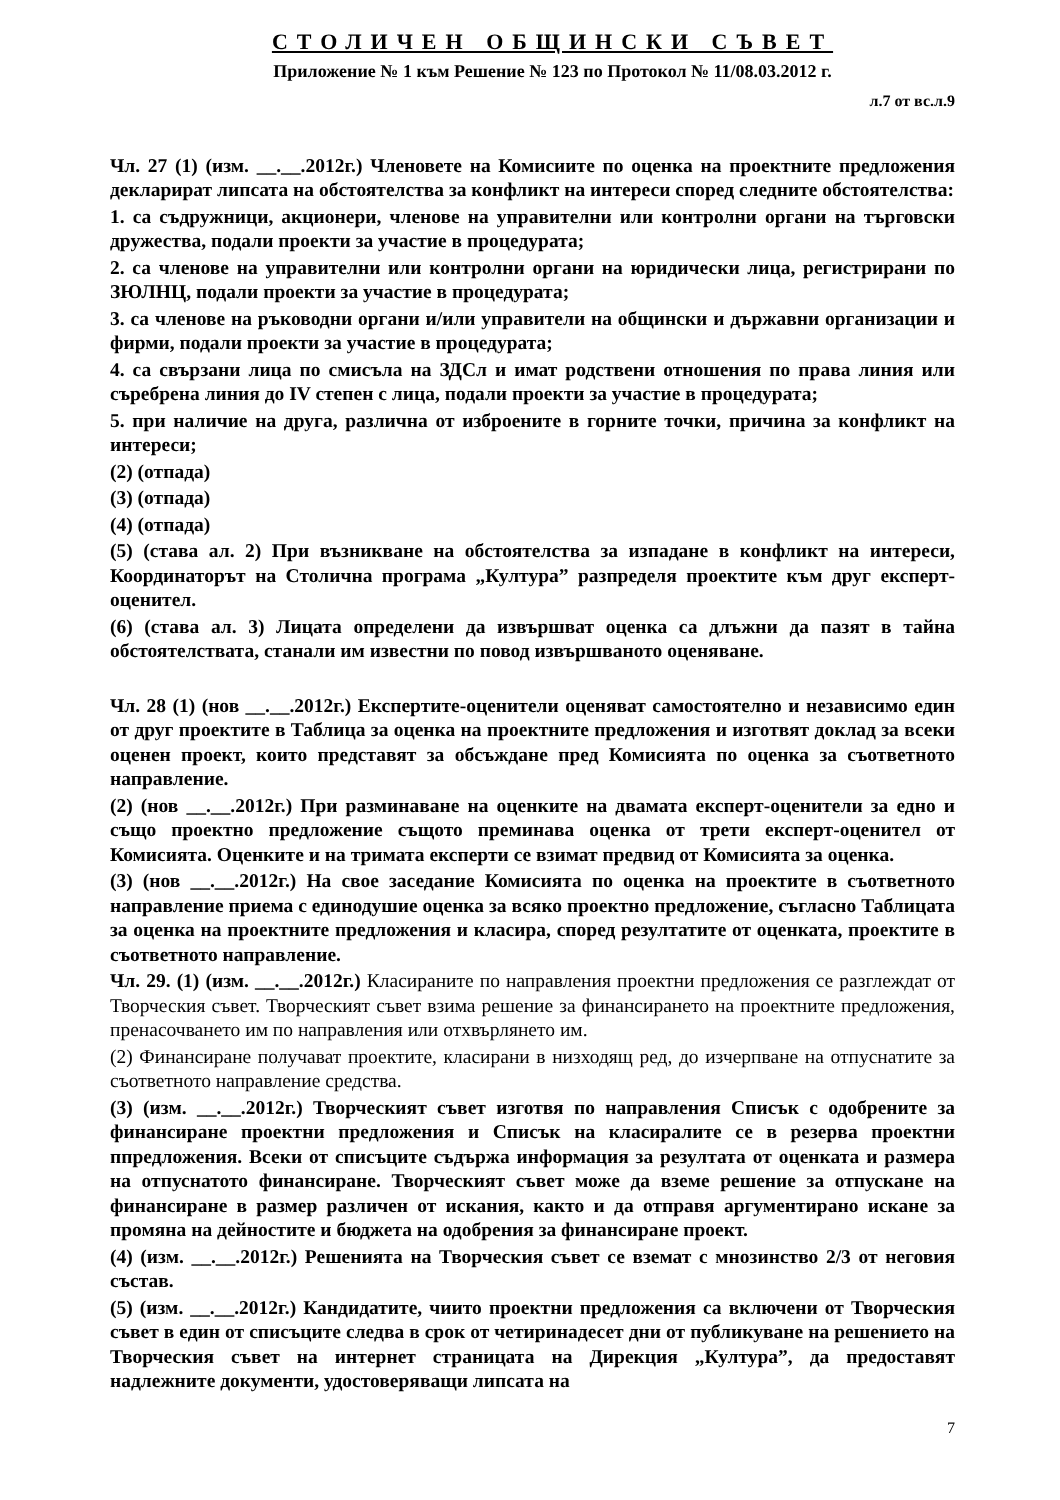СТОЛИЧЕН ОБЩИНСКИ СЪВЕТ
Приложение № 1 към Решение № 123 по Протокол № 11/08.03.2012 г.
л.7 от вс.л.9
Чл. 27 (1) (изм. __.__.2012г.) Членовете на Комисиите по оценка на проектните предложения декларират липсата на обстоятелства за конфликт на интереси според следните обстоятелства:
1. са съдружници, акционери, членове на управителни или контролни органи на търговски дружества, подали проекти за участие в процедурата;
2. са членове на управителни или контролни органи на юридически лица, регистрирани по ЗЮЛНЦ, подали проекти за участие в процедурата;
3. са членове на ръководни органи и/или управители на общински и държавни организации и фирми, подали проекти за участие в процедурата;
4. са свързани лица по смисъла на ЗДСл и имат родствени отношения по права линия или съребрена линия до IV степен с лица, подали проекти за участие в процедурата;
5. при наличие на друга, различна от изброените в горните точки, причина за конфликт на интереси;
(2) (отпада)
(3) (отпада)
(4) (отпада)
(5) (става ал. 2) При възникване на обстоятелства за изпадане в конфликт на интереси, Координаторът на Столична програма „Култура” разпределя проектите към друг експерт-оценител.
(6) (става ал. 3) Лицата определени да извършват оценка са длъжни да пазят в тайна обстоятелствата, станали им известни по повод извършваното оценяване.
Чл. 28 (1) (нов __.__.2012г.) Експертите-оценители оценяват самостоятелно и независимо един от друг проектите в Таблица за оценка на проектните предложения и изготвят доклад за всеки оценен проект, които представят за обсъждане пред Комисията по оценка за съответното направление.
(2) (нов __.__.2012г.) При разминаване на оценките на двамата експерт-оценители за едно и също проектно предложение същото преминава оценка от трети експерт-оценител от Комисията. Оценките и на тримата експерти се взимат предвид от Комисията за оценка.
(3) (нов __.__.2012г.) На свое заседание Комисията по оценка на проектите в съответното направление приема с единодушие оценка за всяко проектно предложение, съгласно Таблицата за оценка на проектните предложения и класира, според резултатите от оценката, проектите в съответното направление.
Чл. 29. (1) (изм. __.__.2012г.) Класираните по направления проектни предложения се разглеждат от Творческия съвет. Творческият съвет взима решение за финансирането на проектните предложения, пренасочването им по направления или отхвърлянето им.
(2) Финансиране получават проектите, класирани в низходящ ред, до изчерпване на отпуснатите за съответното направление средства.
(3) (изм. __.__.2012г.) Творческият съвет изготвя по направления Списък с одобрените за финансиране проектни предложения и Списък на класиралите се в резерва проектни ппредложения. Всеки от списъците съдържа информация за резултата от оценката и размера на отпуснатото финансиране. Творческият съвет може да вземе решение за отпускане на финансиране в размер различен от искания, както и да отправя аргументирано искане за промяна на дейностите и бюджета на одобрения за финансиране проект.
(4) (изм. __.__.2012г.) Решенията на Творческия съвет се вземат с мнозинство 2/3 от неговия състав.
(5) (изм. __.__.2012г.) Кандидатите, чиито проектни предложения са включени от Творческия съвет в един от списъците следва в срок от четиринадесет дни от публикуване на решението на Творческия съвет на интернет страницата на Дирекция „Култура”, да предоставят надлежните документи, удостоверяващи липсата на
7